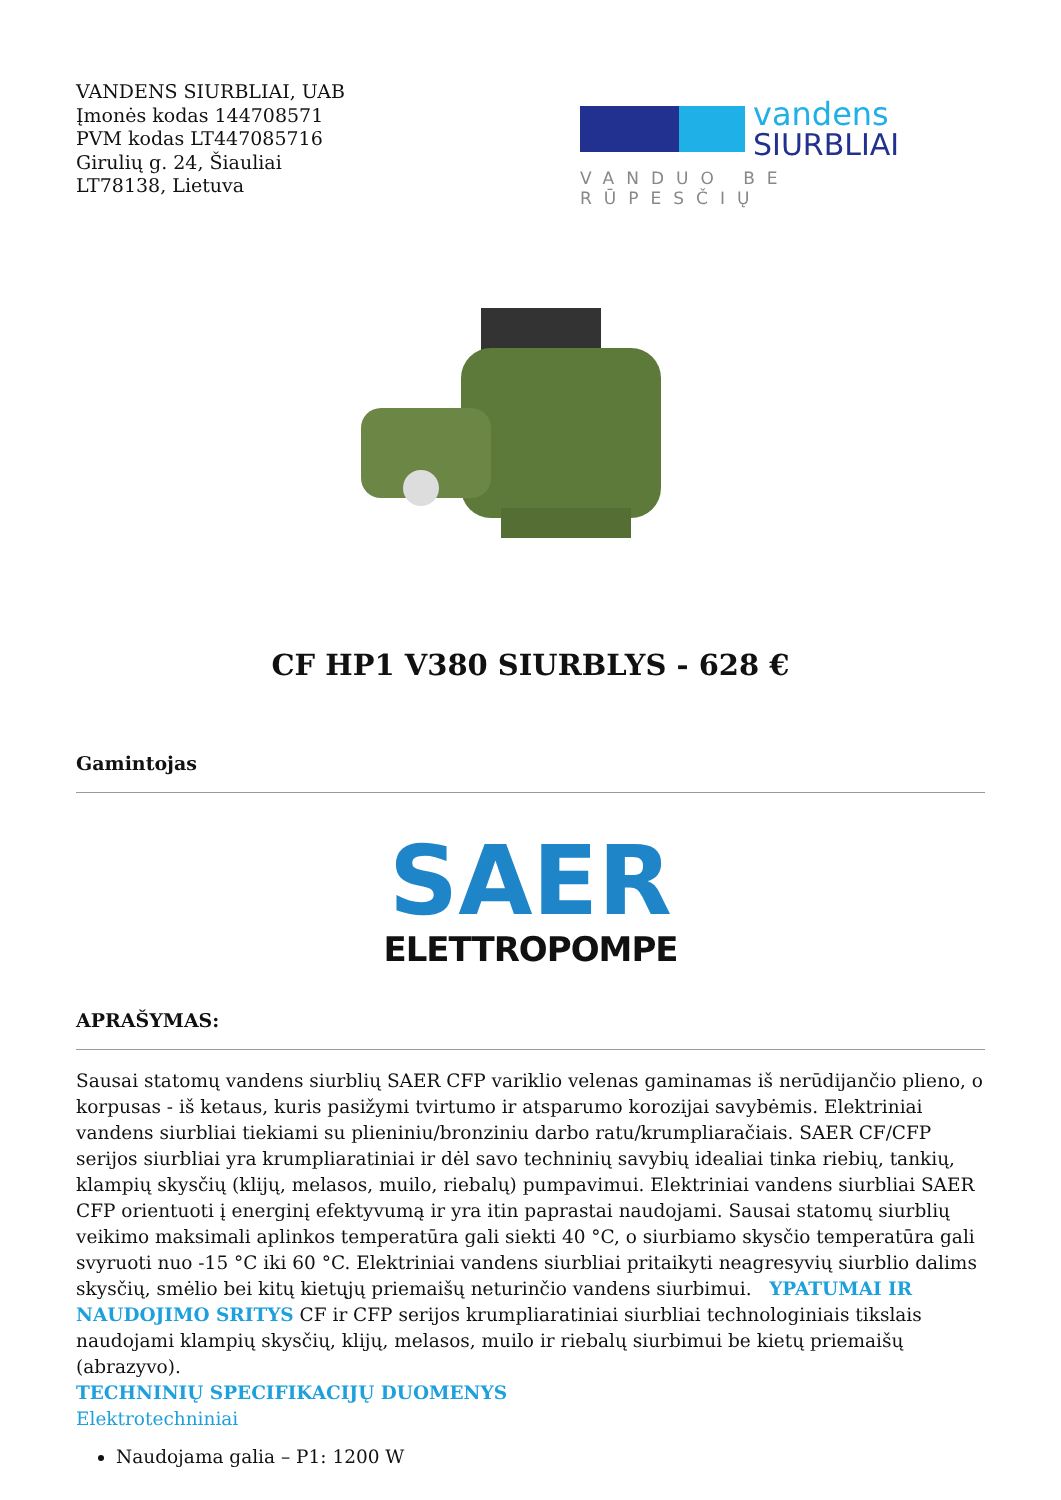VANDENS SIURBLIAI, UAB
Įmonės kodas 144708571
PVM kodas LT447085716
Girulių g. 24, Šiauliai
LT78138, Lietuva
vandens
SIURBLIAI
VANDUO BE RŪPESČIŲ
CF HP1 V380 SIURBLYS - 628 €
Gamintojas
SAER
ELETTROPOMPE
APRAŠYMAS:
Sausai statomų vandens siurblių SAER CFP variklio velenas gaminamas iš nerūdijančio plieno, o korpusas - iš ketaus, kuris pasižymi tvirtumo ir atsparumo korozijai savybėmis. Elektriniai vandens siurbliai tiekiami su plieniniu/bronziniu darbo ratu/krumpliaračiais. SAER CF/CFP serijos siurbliai yra krumpliaratiniai ir dėl savo techninių savybių idealiai tinka riebių, tankių, klampių skysčių (klijų, melasos, muilo, riebalų) pumpavimui. Elektriniai vandens siurbliai SAER CFP orientuoti į energinį efektyvumą ir yra itin paprastai naudojami. Sausai statomų siurblių veikimo maksimali aplinkos temperatūra gali siekti 40 °C, o siurbiamo skysčio temperatūra gali svyruoti nuo -15 °C iki 60 °C. Elektriniai vandens siurbliai pritaikyti neagresyvių siurblio dalims skysčių, smėlio bei kitų kietųjų priemaišų neturinčio vandens siurbimui. YPATUMAI IR NAUDOJIMO SRITYS CF ir CFP serijos krumpliaratiniai siurbliai technologiniais tikslais naudojami klampių skysčių, klijų, melasos, muilo ir riebalų siurbimui be kietų priemaišų (abrazyvo).
TECHNINIŲ SPECIFIKACIJŲ DUOMENYS
Elektrotechniniai
Naudojama galia – P1: 1200 W